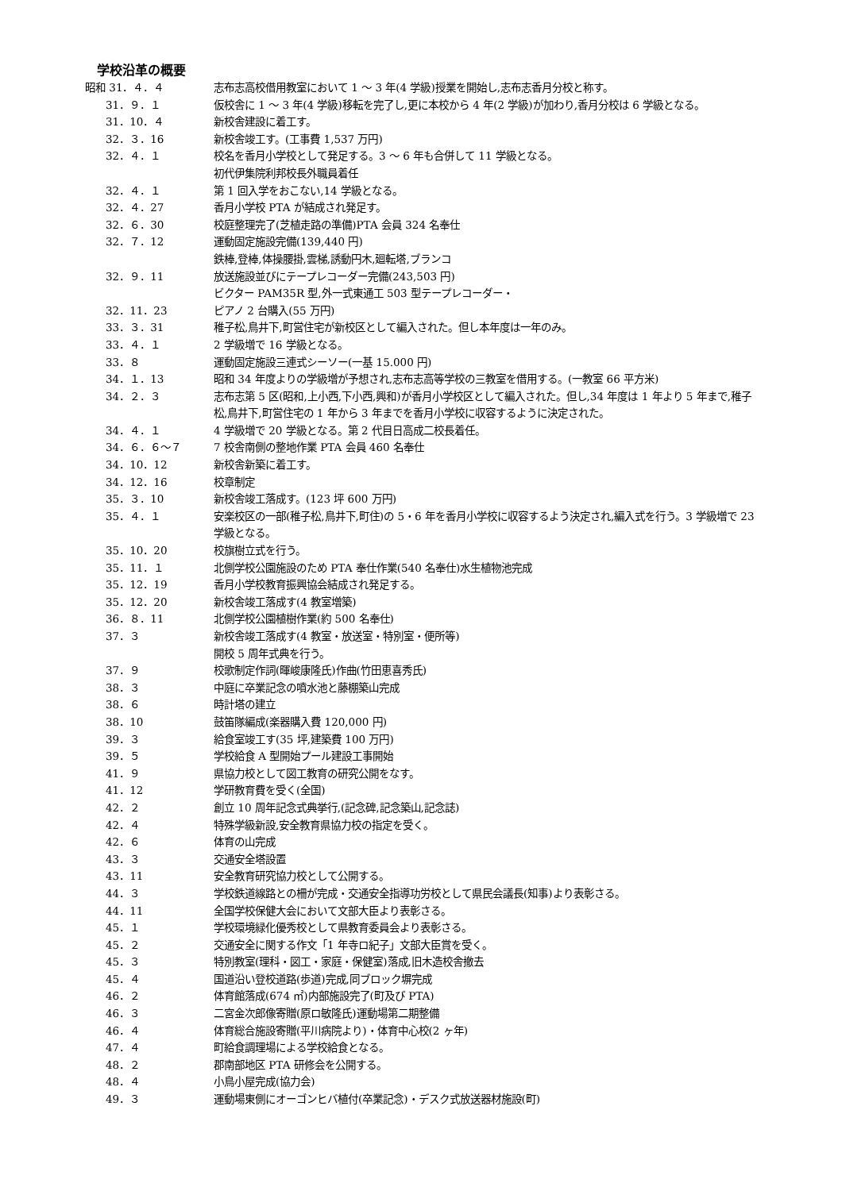学校沿革の概要
| 昭和 31．４．４ | 志布志高校借用教室において 1 ～ 3 年(4 学級)授業を開始し,志布志香月分校と称す。 |
| 31．９．１ | 仮校舎に 1 ～ 3 年(4 学級)移転を完了し,更に本校から 4 年(2 学級)が加わり,香月分校は 6 学級となる。 |
| 31．10．４ | 新校舎建設に着工す。 |
| 32．３．16 | 新校舎竣工す。(工事費 1,537 万円) |
| 32．４．１ | 校名を香月小学校として発足する。3 ～ 6 年も合併して 11 学級となる。 初代伊集院利邦校長外職員着任 |
| 32．４．１ | 第 1 回入学をおこない,14 学級となる。 |
| 32．４．27 | 香月小学校 PTA が結成され発足す。 |
| 32．６．30 | 校庭整理完了(芝植走路の準備)PTA 会員 324 名奉仕 |
| 32．７．12 | 運動固定施設完備(139,440 円) 鉄棒,登棒,体操腰掛,雲梯,誘動円木,廻転塔,ブランコ |
| 32．９．11 | 放送施設並びにテープレコーダー完備(243,503 円) ビクター PAM35R 型,外一式東通工 503 型テープレコーダー・ |
| 32．11．23 | ピアノ 2 台購入(55 万円) |
| 33．３．31 | 稚子松,鳥井下,町営住宅が新校区として編入された。但し本年度は一年のみ。 |
| 33．４．１ | 2 学級増で 16 学級となる。 |
| 33．８ | 運動固定施設三連式シーソー(一基 15.000 円) |
| 34．１．13 | 昭和 34 年度よりの学級増が予想され,志布志高等学校の三教室を借用する。(一教室 66 平方米) |
| 34．２．３ | 志布志第 5 区(昭和,上小西,下小西,興和)が香月小学校区として編入された。但し,34 年度は 1 年より 5 年まで,稚子松,鳥井下,町営住宅の 1 年から 3 年までを香月小学校に収容するように決定された。 |
| 34．４．１ | 4 学級増で 20 学級となる。第 2 代目日高成二校長着任。 |
| 34．６．６～７ | 7 校舎南側の整地作業 PTA 会員 460 名奉仕 |
| 34．10．12 | 新校舎新築に着工す。 |
| 34．12．16 | 校章制定 |
| 35．３．10 | 新校舎竣工落成す。(123 坪 600 万円) |
| 35．４．１ | 安楽校区の一部(稚子松,鳥井下,町住)の 5・6 年を香月小学校に収容するよう決定され,編入式を行う。3 学級増で 23 学級となる。 |
| 35．10．20 | 校旗樹立式を行う。 |
| 35．11．１ | 北側学校公園施設のため PTA 奉仕作業(540 名奉仕)水生植物池完成 |
| 35．12．19 | 香月小学校教育振興協会結成され発足する。 |
| 35．12．20 | 新校舎竣工落成す(4 教室増築) |
| 36．８．11 | 北側学校公園植樹作業(約 500 名奉仕) |
| 37．３ | 新校舎竣工落成す(4 教室・放送室・特別室・便所等) 開校 5 周年式典を行う。 |
| 37．９ | 校歌制定作詞(暉峻康隆氏)作曲(竹田恵喜秀氏) |
| 38．３ | 中庭に卒業記念の噴水池と藤棚築山完成 |
| 38．６ | 時計塔の建立 |
| 38．10 | 鼓笛隊編成(楽器購入費 120,000 円) |
| 39．３ | 給食室竣工す(35 坪,建築費 100 万円) |
| 39．５ | 学校給食 A 型開始プール建設工事開始 |
| 41．９ | 県協力校として図工教育の研究公開をなす。 |
| 41．12 | 学研教育費を受く(全国) |
| 42．２ | 創立 10 周年記念式典挙行,(記念碑,記念築山,記念誌) |
| 42．４ | 特殊学級新設,安全教育県協力校の指定を受く。 |
| 42．６ | 体育の山完成 |
| 43．３ | 交通安全塔設置 |
| 43．11 | 安全教育研究協力校として公開する。 |
| 44．３ | 学校鉄道線路との柵が完成・交通安全指導功労校として県民会議長(知事)より表彰さる。 |
| 44．11 | 全国学校保健大会において文部大臣より表彰さる。 |
| 45．１ | 学校環境緑化優秀校として県教育委員会より表彰さる。 |
| 45．２ | 交通安全に関する作文「1 年寺ロ紀子」文部大臣賞を受く。 |
| 45．３ | 特別教室(理科・図工・家庭・保健室)落成,旧木造校舎撤去 |
| 45．４ | 国道沿い登校道路(歩道)完成,同ブロック塀完成 |
| 46．２ | 体育館落成(674 ㎡)内部施設完了(町及び PTA) |
| 46．３ | 二宮金次郎像寄贈(原ロ敏隆氏)運動場第二期整備 |
| 46．４ | 体育総合施設寄贈(平川病院より)・体育中心校(2 ヶ年) |
| 47．４ | 町給食調理場による学校給食となる。 |
| 48．２ | 郡南部地区 PTA 研修会を公開する。 |
| 48．４ | 小鳥小屋完成(協力会) |
| 49．３ | 運動場東側にオーゴンヒバ植付(卒業記念)・デスク式放送器材施設(町) |